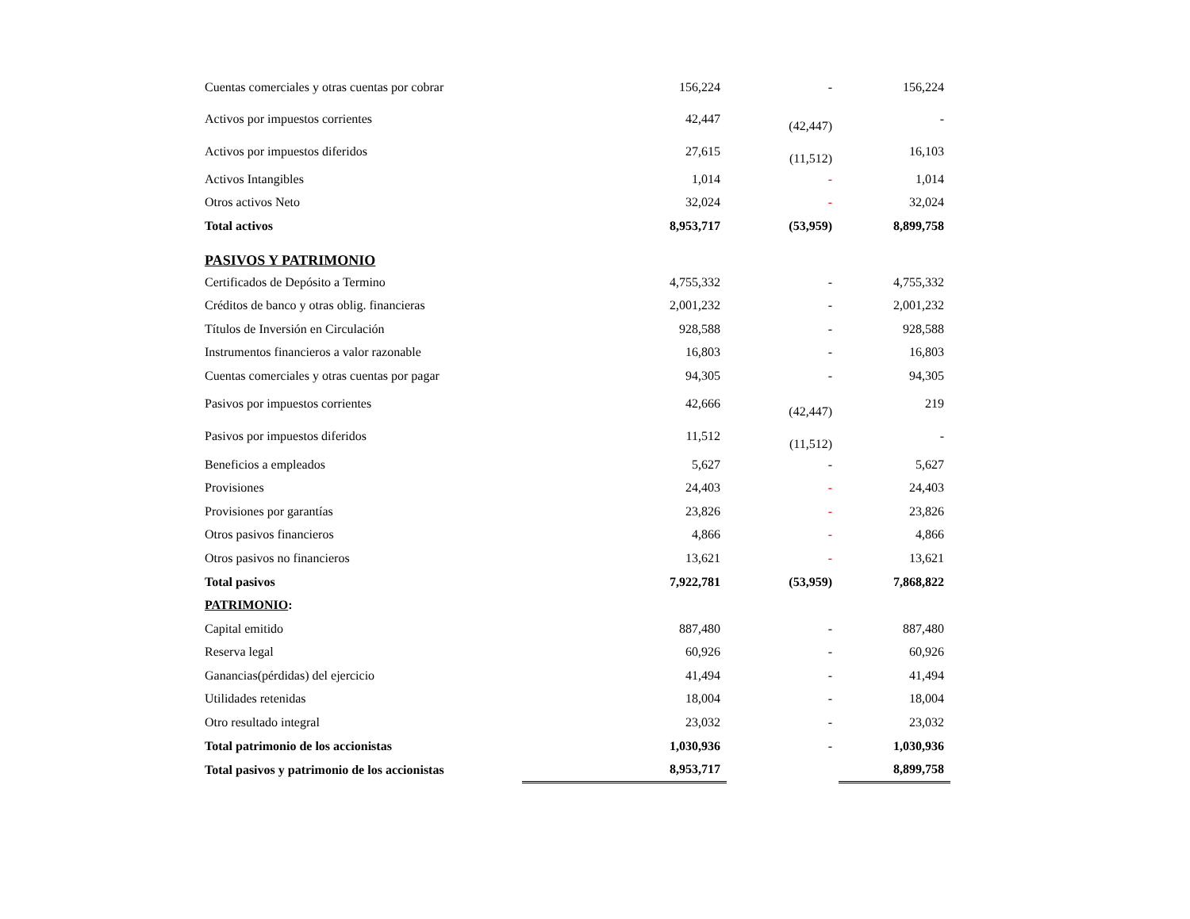| Cuentas comerciales y otras cuentas por cobrar | 156,224 | - | 156,224 |
| Activos por impuestos corrientes | 42,447 | (42,447) | - |
| Activos por impuestos diferidos | 27,615 | (11,512) | 16,103 |
| Activos Intangibles | 1,014 | - | 1,014 |
| Otros activos Neto | 32,024 | - | 32,024 |
| Total activos | 8,953,717 | (53,959) | 8,899,758 |
| PASIVOS Y PATRIMONIO | | | |
| Certificados de Depósito a Termino | 4,755,332 | - | 4,755,332 |
| Créditos de banco y otras oblig. financieras | 2,001,232 | - | 2,001,232 |
| Títulos de Inversión en Circulación | 928,588 | - | 928,588 |
| Instrumentos financieros a valor razonable | 16,803 | - | 16,803 |
| Cuentas comerciales y otras cuentas por pagar | 94,305 | - | 94,305 |
| Pasivos por impuestos corrientes | 42,666 | (42,447) | 219 |
| Pasivos por impuestos diferidos | 11,512 | (11,512) | - |
| Beneficios a empleados | 5,627 | - | 5,627 |
| Provisiones | 24,403 | - | 24,403 |
| Provisiones por garantías | 23,826 | - | 23,826 |
| Otros pasivos financieros | 4,866 | - | 4,866 |
| Otros pasivos no financieros | 13,621 | - | 13,621 |
| Total pasivos | 7,922,781 | (53,959) | 7,868,822 |
| PATRIMONIO : | | | |
| Capital emitido | 887,480 | - | 887,480 |
| Reserva legal | 60,926 | - | 60,926 |
| Ganancias(pérdidas) del ejercicio | 41,494 | - | 41,494 |
| Utilidades retenidas | 18,004 | - | 18,004 |
| Otro resultado integral | 23,032 | - | 23,032 |
| Total patrimonio de los accionistas | 1,030,936 | - | 1,030,936 |
| Total pasivos y patrimonio de los accionistas | 8,953,717 | | 8,899,758 |